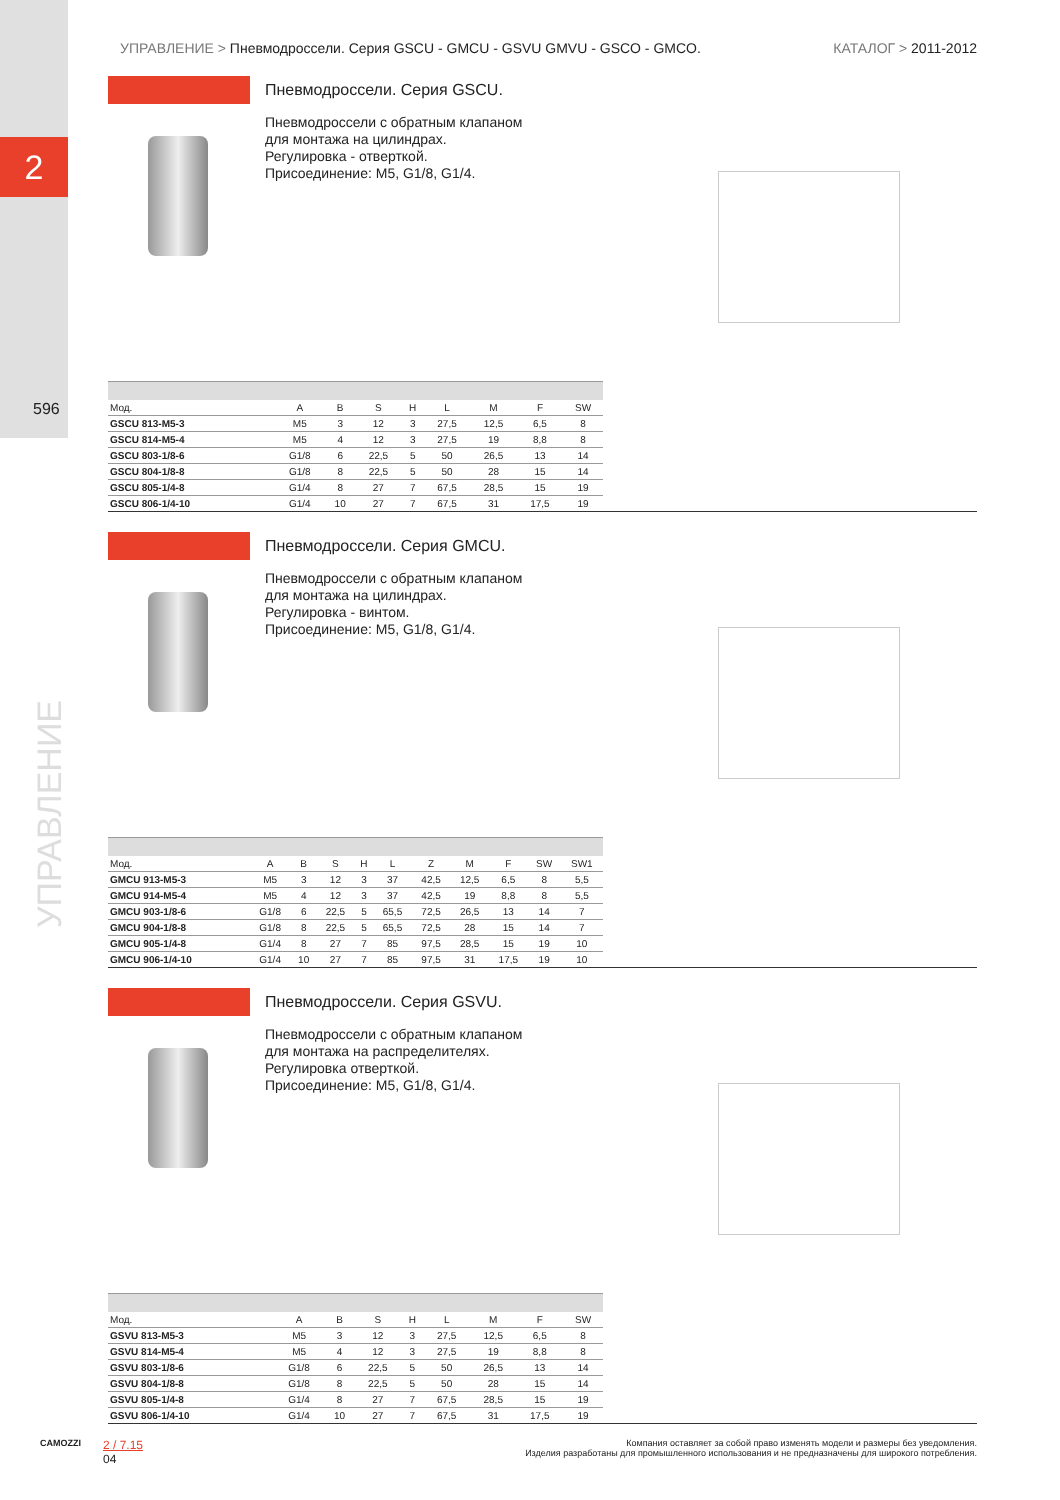2
596
УПРАВЛЕНИЕ
УПРАВЛЕНИЕ > Пневмодроссели. Серия GSCU - GMCU - GSVU GMVU - GSCO - GMCO.
КАТАЛОГ > 2011-2012
Пневмодроссели. Серия GSCU.
Пневмодроссели с обратным клапаном
для монтажа на цилиндрах.
Регулировка - отверткой.
Присоединение: M5, G1/8, G1/4.
| Мод. | A | B | S | H | L | M | F | SW |
| --- | --- | --- | --- | --- | --- | --- | --- | --- |
| GSCU 813-M5-3 | M5 | 3 | 12 | 3 | 27,5 | 12,5 | 6,5 | 8 |
| GSCU 814-M5-4 | M5 | 4 | 12 | 3 | 27,5 | 19 | 8,8 | 8 |
| GSCU 803-1/8-6 | G1/8 | 6 | 22,5 | 5 | 50 | 26,5 | 13 | 14 |
| GSCU 804-1/8-8 | G1/8 | 8 | 22,5 | 5 | 50 | 28 | 15 | 14 |
| GSCU 805-1/4-8 | G1/4 | 8 | 27 | 7 | 67,5 | 28,5 | 15 | 19 |
| GSCU 806-1/4-10 | G1/4 | 10 | 27 | 7 | 67,5 | 31 | 17,5 | 19 |
Пневмодроссели. Серия GMCU.
Пневмодроссели с обратным клапаном
для монтажа на цилиндрах.
Регулировка - винтом.
Присоединение: M5, G1/8, G1/4.
| Мод. | A | B | S | H | L | Z | M | F | SW | SW1 |
| --- | --- | --- | --- | --- | --- | --- | --- | --- | --- | --- |
| GMCU 913-M5-3 | M5 | 3 | 12 | 3 | 37 | 42,5 | 12,5 | 6,5 | 8 | 5,5 |
| GMCU 914-M5-4 | M5 | 4 | 12 | 3 | 37 | 42,5 | 19 | 8,8 | 8 | 5,5 |
| GMCU 903-1/8-6 | G1/8 | 6 | 22,5 | 5 | 65,5 | 72,5 | 26,5 | 13 | 14 | 7 |
| GMCU 904-1/8-8 | G1/8 | 8 | 22,5 | 5 | 65,5 | 72,5 | 28 | 15 | 14 | 7 |
| GMCU 905-1/4-8 | G1/4 | 8 | 27 | 7 | 85 | 97,5 | 28,5 | 15 | 19 | 10 |
| GMCU 906-1/4-10 | G1/4 | 10 | 27 | 7 | 85 | 97,5 | 31 | 17,5 | 19 | 10 |
Пневмодроссели. Серия GSVU.
Пневмодроссели с обратным клапаном
для монтажа на распределителях.
Регулировка отверткой.
Присоединение: M5, G1/8, G1/4.
| Мод. | A | B | S | H | L | M | F | SW |
| --- | --- | --- | --- | --- | --- | --- | --- | --- |
| GSVU 813-M5-3 | M5 | 3 | 12 | 3 | 27,5 | 12,5 | 6,5 | 8 |
| GSVU 814-M5-4 | M5 | 4 | 12 | 3 | 27,5 | 19 | 8,8 | 8 |
| GSVU 803-1/8-6 | G1/8 | 6 | 22,5 | 5 | 50 | 26,5 | 13 | 14 |
| GSVU 804-1/8-8 | G1/8 | 8 | 22,5 | 5 | 50 | 28 | 15 | 14 |
| GSVU 805-1/4-8 | G1/4 | 8 | 27 | 7 | 67,5 | 28,5 | 15 | 19 |
| GSVU 806-1/4-10 | G1/4 | 10 | 27 | 7 | 67,5 | 31 | 17,5 | 19 |
CAMOZZI
2 / 7.15
04
Компания оставляет за собой право изменять модели и размеры без уведомления.
Изделия разработаны для промышленного использования и не предназначены для широкого потребления.